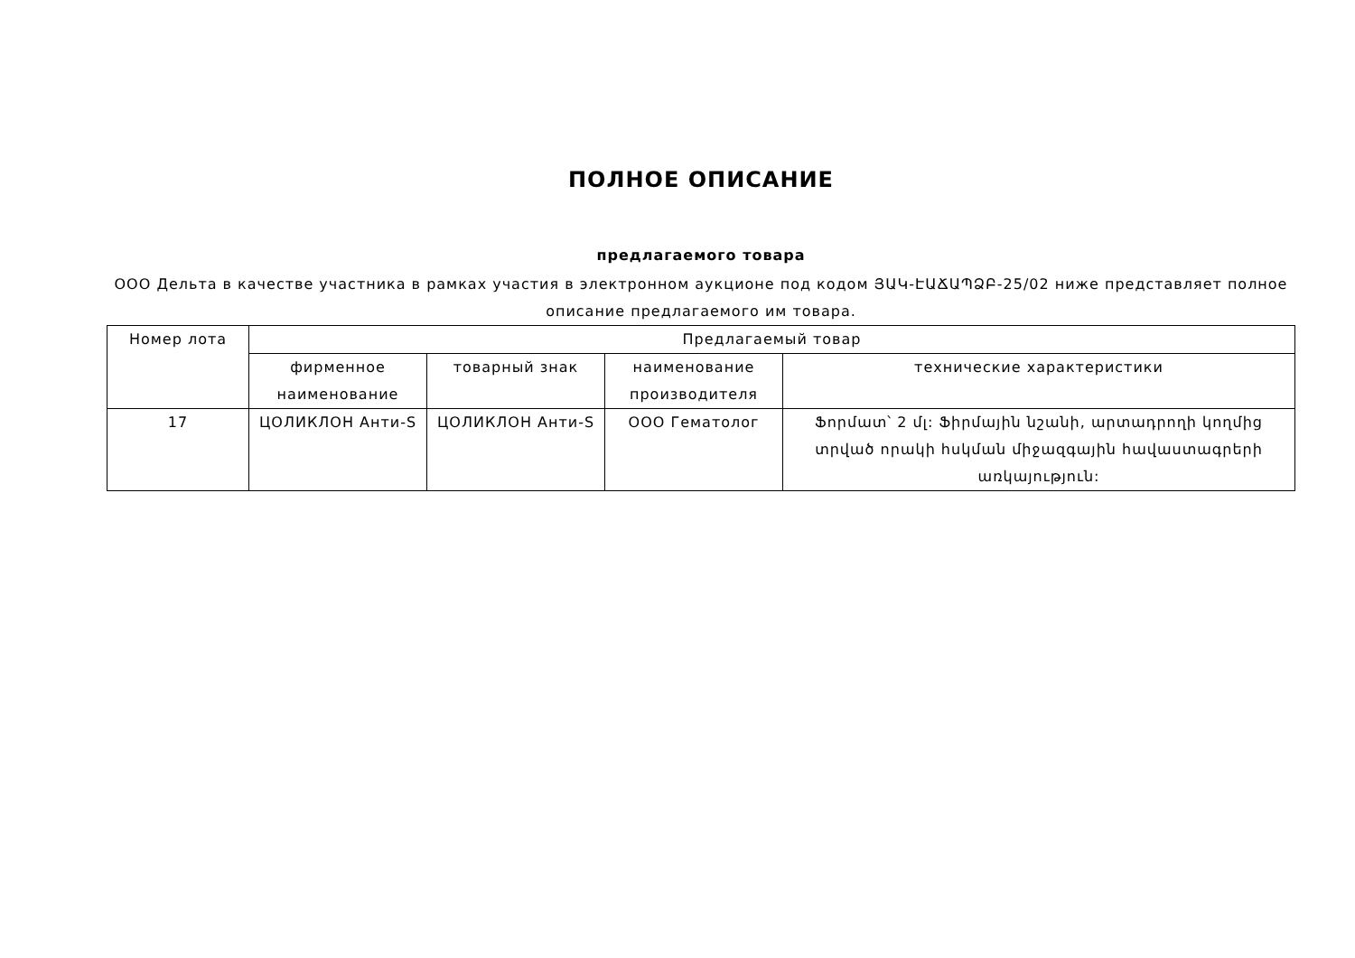ПОЛНОЕ ОПИСАНИЕ
предлагаемого товара
ООО Дельта в качестве участника в рамках участия в электронном аукционе под кодом ՅԱԿ-ԷԱՃԱՊՁԲ-25/02 ниже представляет полное описание предлагаемого им товара.
| Номер лота | Предлагаемый товар | | | |
| --- | --- | --- | --- | --- |
| | фирменное наименование | товарный знак | наименование производителя | технические характеристики |
| 17 | ЦОЛИКЛОН Анти-S | ЦОЛИКЛОН Анти-S | ООО Гематолог | Ֆորմատ՝ 2 մլ: Ֆիրմային նշանի, արտադրողի կողմից տրված որակի հսկման միջազգային հավաստագրերի առկայություն: |